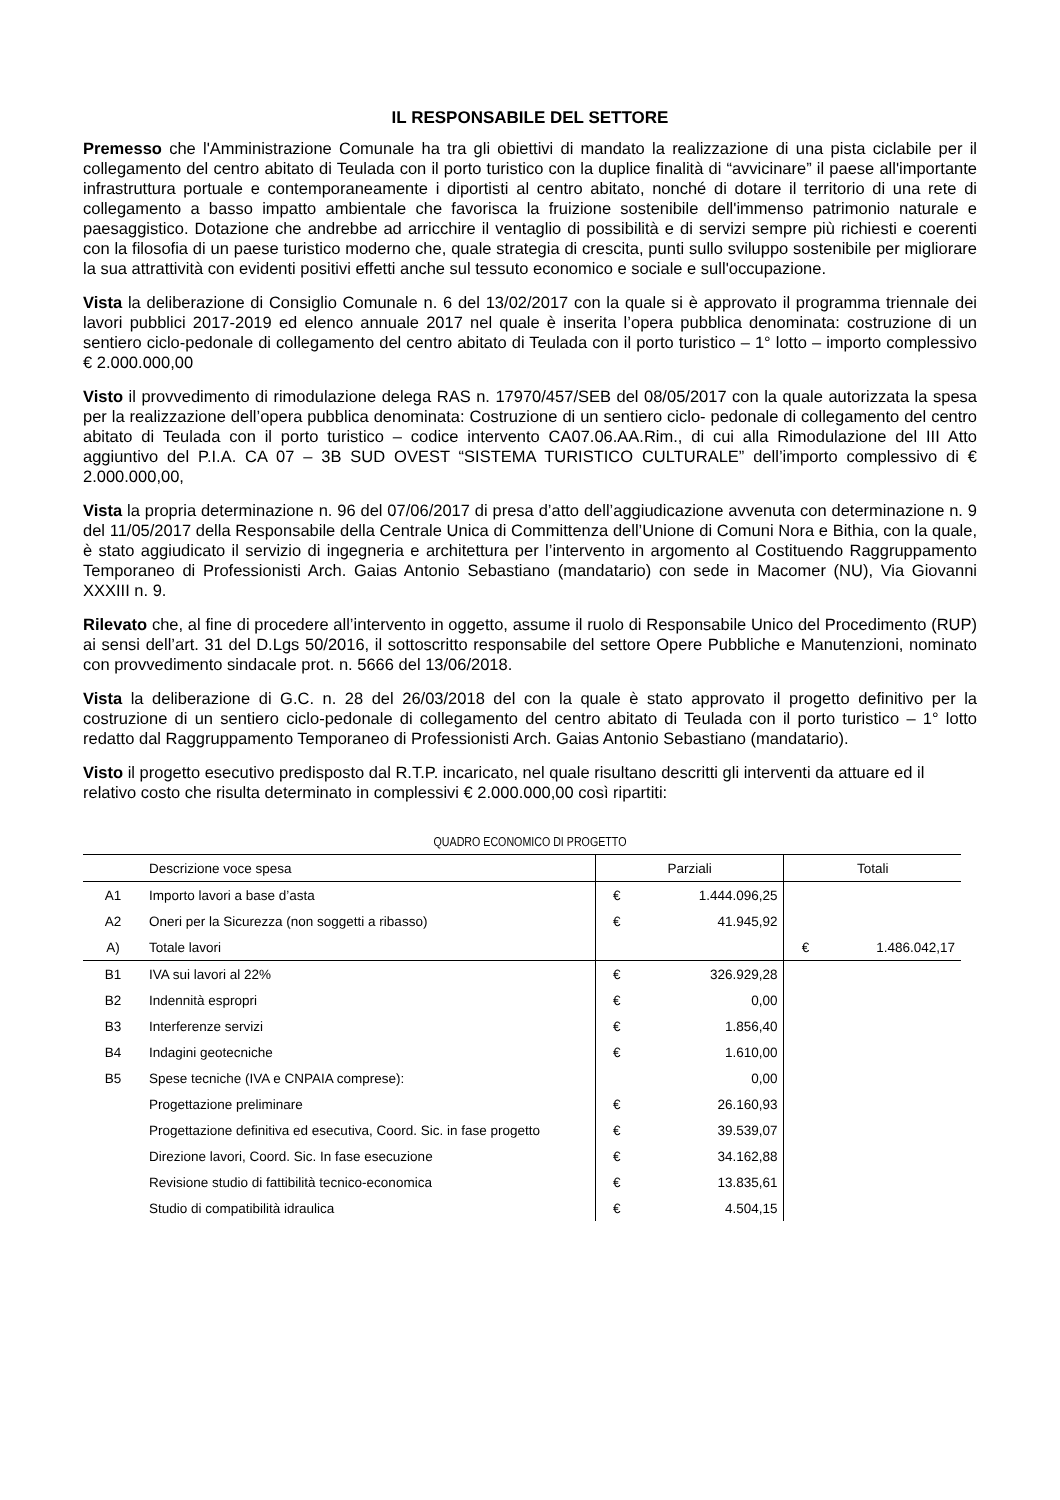IL RESPONSABILE DEL SETTORE
Premesso che l'Amministrazione Comunale ha tra gli obiettivi di mandato la realizzazione di una pista ciclabile per il collegamento del centro abitato di Teulada con il porto turistico con la duplice finalità di “avvicinare” il paese all'importante infrastruttura portuale e contemporaneamente i diportisti al centro abitato, nonché di dotare il territorio di una rete di collegamento a basso impatto ambientale che favorisca la fruizione sostenibile dell'immenso patrimonio naturale e paesaggistico. Dotazione che andrebbe ad arricchire il ventaglio di possibilità e di servizi sempre più richiesti e coerenti con la filosofia di un paese turistico moderno che, quale strategia di crescita, punti sullo sviluppo sostenibile per migliorare la sua attrattività con evidenti positivi effetti anche sul tessuto economico e sociale e sull'occupazione.
Vista la deliberazione di Consiglio Comunale n. 6 del 13/02/2017 con la quale si è approvato il programma triennale dei lavori pubblici 2017-2019 ed elenco annuale 2017 nel quale è inserita l’opera pubblica denominata: costruzione di un sentiero ciclo-pedonale di collegamento del centro abitato di Teulada con il porto turistico – 1° lotto – importo complessivo € 2.000.000,00
Visto il provvedimento di rimodulazione delega RAS n. 17970/457/SEB del 08/05/2017 con la quale autorizzata la spesa per la realizzazione dell’opera pubblica denominata: Costruzione di un sentiero ciclo- pedonale di collegamento del centro abitato di Teulada con il porto turistico – codice intervento CA07.06.AA.Rim., di cui alla Rimodulazione del III Atto aggiuntivo del P.I.A. CA 07 – 3B SUD OVEST “SISTEMA TURISTICO CULTURALE” dell’importo complessivo di € 2.000.000,00,
Vista la propria determinazione n. 96 del 07/06/2017 di presa d’atto dell’aggiudicazione avvenuta con determinazione n. 9 del 11/05/2017 della Responsabile della Centrale Unica di Committenza dell’Unione di Comuni Nora e Bithia, con la quale, è stato aggiudicato il servizio di ingegneria e architettura per l’intervento in argomento al Costituendo Raggruppamento Temporaneo di Professionisti Arch. Gaias Antonio Sebastiano (mandatario) con sede in Macomer (NU), Via Giovanni XXXIII n. 9.
Rilevato che, al fine di procedere all’intervento in oggetto, assume il ruolo di Responsabile Unico del Procedimento (RUP) ai sensi dell’art. 31 del D.Lgs 50/2016, il sottoscritto responsabile del settore Opere Pubbliche e Manutenzioni, nominato con provvedimento sindacale prot. n. 5666 del 13/06/2018.
Vista la deliberazione di G.C. n. 28 del 26/03/2018 del con la quale è stato approvato il progetto definitivo per la costruzione di un sentiero ciclo-pedonale di collegamento del centro abitato di Teulada con il porto turistico – 1° lotto redatto dal Raggruppamento Temporaneo di Professionisti Arch. Gaias Antonio Sebastiano (mandatario).
Visto il progetto esecutivo predisposto dal R.T.P. incaricato, nel quale risultano descritti gli interventi da attuare ed il relativo costo che risulta determinato in complessivi € 2.000.000,00 così ripartiti:
QUADRO ECONOMICO DI PROGETTO
| | Descrizione voce spesa | Parziali | | Totali | |
| --- | --- | --- | --- | --- | --- |
| A1 | Importo lavori a base d’asta | € | 1.444.096,25 | | |
| A2 | Oneri per la Sicurezza (non soggetti a ribasso) | € | 41.945,92 | | |
| A) | Totale lavori | | | € | 1.486.042,17 |
| B1 | IVA sui lavori al 22% | € | 326.929,28 | | |
| B2 | Indennità espropri | € | 0,00 | | |
| B3 | Interferenze servizi | € | 1.856,40 | | |
| B4 | Indagini geotecniche | € | 1.610,00 | | |
| B5 | Spese tecniche (IVA e CNPAIA comprese): | | 0,00 | | |
| | Progettazione preliminare | € | 26.160,93 | | |
| | Progettazione definitiva ed esecutiva, Coord. Sic. in fase progetto | € | 39.539,07 | | |
| | Direzione lavori, Coord. Sic. In fase esecuzione | € | 34.162,88 | | |
| | Revisione studio di fattibilità tecnico-economica | € | 13.835,61 | | |
| | Studio di compatibilità idraulica | € | 4.504,15 | | |